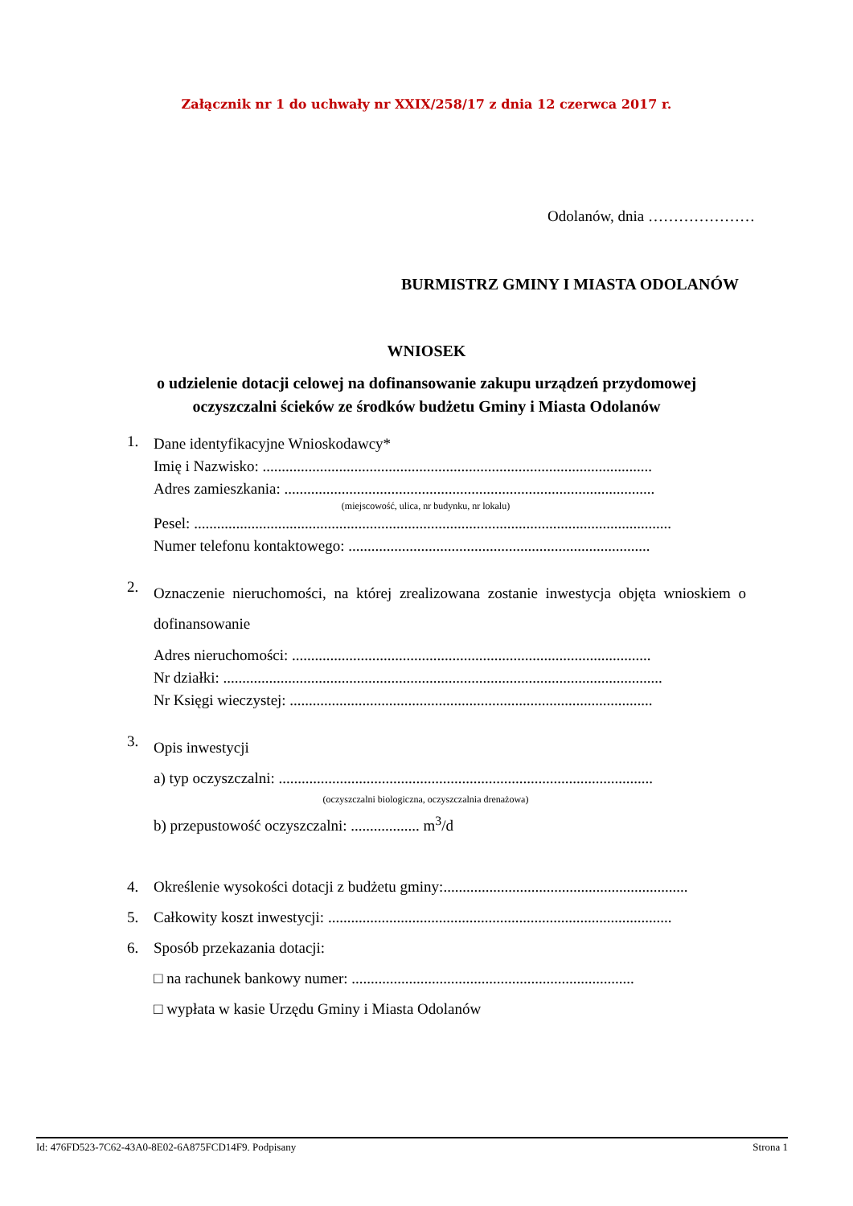Załącznik nr 1 do uchwały nr XXIX/258/17 z dnia 12 czerwca 2017 r.
Odolanów, dnia …………………
BURMISTRZ GMINY I MIASTA ODOLANÓW
WNIOSEK
o udzielenie dotacji celowej na dofinansowanie zakupu urządzeń przydomowej
oczyszczalni ścieków ze środków budżetu Gminy i Miasta Odolanów
1.
Dane identyfikacyjne Wnioskodawcy*
Imię i Nazwisko: ......................................................................................................
Adres zamieszkania: .................................................................................................
(miejscowość, ulica, nr budynku, nr lokalu)
Pesel: .............................................................................................................................
Numer telefonu kontaktowego: ...............................................................................
2.
Oznaczenie nieruchomości, na której zrealizowana zostanie inwestycja objęta wnioskiem o dofinansowanie
Adres nieruchomości: ..............................................................................................
Nr działki: ...................................................................................................................
Nr Księgi wieczystej: ...............................................................................................
3.
Opis inwestycji
a) typ oczyszczalni: ..................................................................................................
(oczyszczalni biologiczna, oczyszczalnia drenażowa)
b) przepustowość oczyszczalni: .................. m<sup>3</sup>/d
4.
Określenie wysokości dotacji z budżetu gminy:................................................................
5. Całkowity koszt inwestycji: ..........................................................................................
6. Sposób przekazania dotacji:
□ na rachunek bankowy numer: ..........................................................................
□ wypłata w kasie Urzędu Gminy i Miasta Odolanów
Id: 476FD523-7C62-43A0-8E02-6A875FCD14F9. Podpisany Strona 1